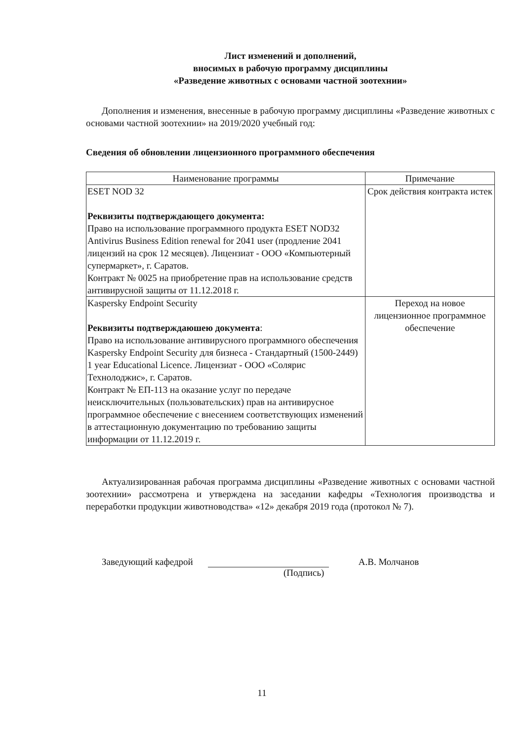Лист изменений и дополнений,
вносимых в рабочую программу дисциплины
«Разведение животных с основами частной зоотехнии»
Дополнения и изменения, внесенные в рабочую программу дисциплины «Разведение животных с основами частной зоотехнии» на 2019/2020 учебный год:
Сведения об обновлении лицензионного программного обеспечения
| Наименование программы | Примечание |
| --- | --- |
| ESET NOD 32 Реквизиты подтверждающего документа: Право на использование программного продукта ESET NOD32 Antivirus Business Edition renewal for 2041 user (продление 2041 лицензий на срок 12 месяцев). Лицензиат - ООО «Компьютерный супермаркет», г. Саратов. Контракт № 0025 на приобретение прав на использование средств антивирусной защиты от 11.12.2018 г. | Срок действия контракта истек |
| Kaspersky Endpoint Security Реквизиты подтверждаюшею документа : Право на использование антивирусного программного обеспечения Kaspersky Endpoint Security для бизнеса - Стандартный (1500-2449) 1 year Educational Licence. Лицензиат - ООО «Солярис Технолоджис», г. Саратов. Контракт № ЕП-113 на оказание услуг по передаче неисключительных (пользовательских) прав на антивирусное программное обеспечение с внесением соответствующих изменений в аттестационную документацию по требованию защиты информации от 11.12.2019 г. | Переход на новое лицензионное программное обеспечение |
Актуализированная рабочая программа дисциплины «Разведение животных с основами частной зоотехнии» рассмотрена и утверждена на заседании кафедры «Технология производства и переработки продукции животноводства» «12» декабря 2019 года (протокол № 7).
Заведующий кафедрой
А.В. Молчанов
(Подпись)
11